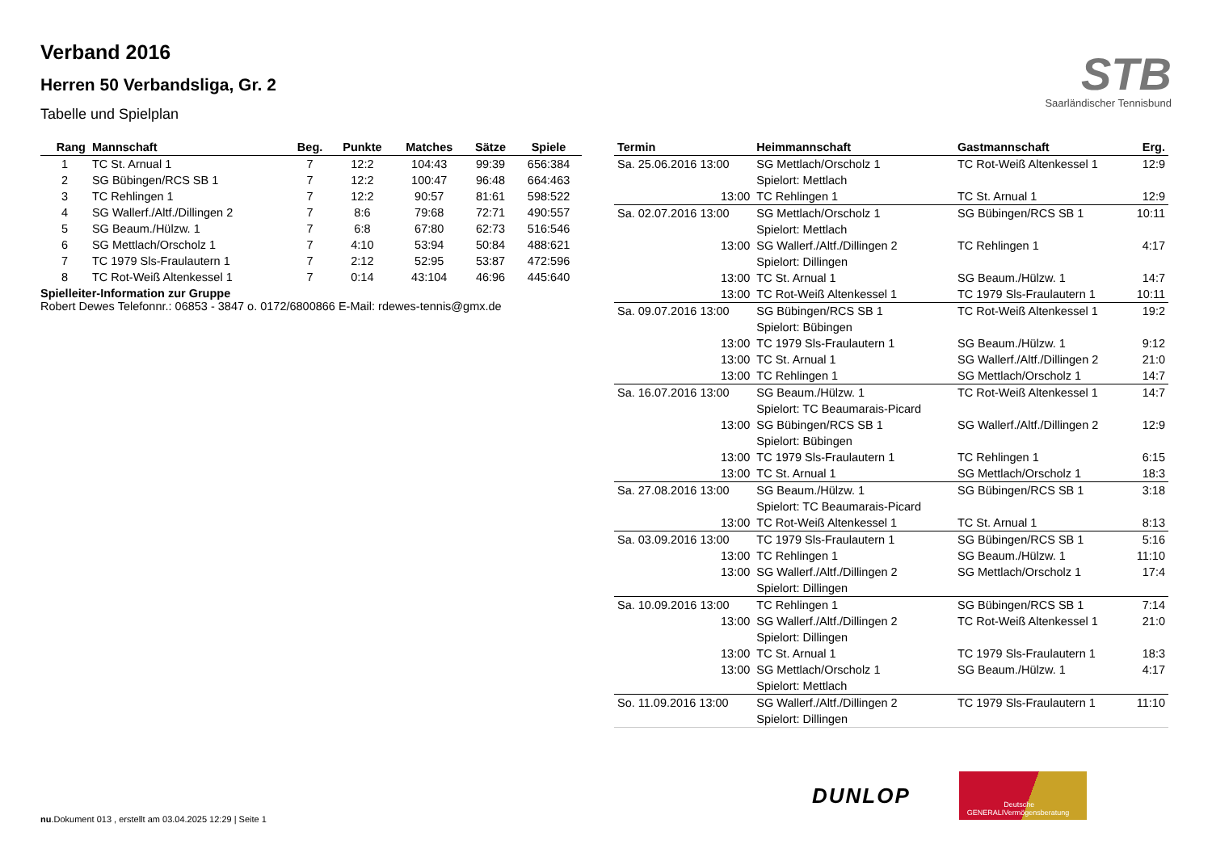Verband 2016
Herren 50 Verbandsliga, Gr. 2
Tabelle und Spielplan
STB
Saarländischer Tennisbund
| Rang | Mannschaft | Beg. | Punkte | Matches | Sätze | Spiele |
| --- | --- | --- | --- | --- | --- | --- |
| 1 | TC St. Arnual 1 | 7 | 12:2 | 104:43 | 99:39 | 656:384 |
| 2 | SG Bübingen/RCS SB 1 | 7 | 12:2 | 100:47 | 96:48 | 664:463 |
| 3 | TC Rehlingen 1 | 7 | 12:2 | 90:57 | 81:61 | 598:522 |
| 4 | SG Wallerf./Altf./Dillingen 2 | 7 | 8:6 | 79:68 | 72:71 | 490:557 |
| 5 | SG Beaum./Hülzw. 1 | 7 | 6:8 | 67:80 | 62:73 | 516:546 |
| 6 | SG Mettlach/Orscholz 1 | 7 | 4:10 | 53:94 | 50:84 | 488:621 |
| 7 | TC 1979 Sls-Fraulautern 1 | 7 | 2:12 | 52:95 | 53:87 | 472:596 |
| 8 | TC Rot-Weiß Altenkessel 1 | 7 | 0:14 | 43:104 | 46:96 | 445:640 |
Spielleiter-Information zur Gruppe
Robert Dewes Telefonnr.: 06853 - 3847 o. 0172/6800866 E-Mail: rdewes-tennis@gmx.de
| Termin | Heimmannschaft | Gastmannschaft | Erg. |
| --- | --- | --- | --- |
| Sa. 25.06.2016 13:00 | SG Mettlach/Orscholz 1 | TC Rot-Weiß Altenkessel 1 | 12:9 |
| | Spielort: Mettlach | | |
| 13:00 | TC Rehlingen 1 | TC St. Arnual 1 | 12:9 |
| Sa. 02.07.2016 13:00 | SG Mettlach/Orscholz 1 | SG Bübingen/RCS SB 1 | 10:11 |
| | Spielort: Mettlach | | |
| 13:00 | SG Wallerf./Altf./Dillingen 2 | TC Rehlingen 1 | 4:17 |
| | Spielort: Dillingen | | |
| 13:00 | TC St. Arnual 1 | SG Beaum./Hülzw. 1 | 14:7 |
| 13:00 | TC Rot-Weiß Altenkessel 1 | TC 1979 Sls-Fraulautern 1 | 10:11 |
| Sa. 09.07.2016 13:00 | SG Bübingen/RCS SB 1 | TC Rot-Weiß Altenkessel 1 | 19:2 |
| | Spielort: Bübingen | | |
| 13:00 | TC 1979 Sls-Fraulautern 1 | SG Beaum./Hülzw. 1 | 9:12 |
| 13:00 | TC St. Arnual 1 | SG Wallerf./Altf./Dillingen 2 | 21:0 |
| 13:00 | TC Rehlingen 1 | SG Mettlach/Orscholz 1 | 14:7 |
| Sa. 16.07.2016 13:00 | SG Beaum./Hülzw. 1 | TC Rot-Weiß Altenkessel 1 | 14:7 |
| | Spielort: TC Beaumarais-Picard | | |
| 13:00 | SG Bübingen/RCS SB 1 | SG Wallerf./Altf./Dillingen 2 | 12:9 |
| | Spielort: Bübingen | | |
| 13:00 | TC 1979 Sls-Fraulautern 1 | TC Rehlingen 1 | 6:15 |
| 13:00 | TC St. Arnual 1 | SG Mettlach/Orscholz 1 | 18:3 |
| Sa. 27.08.2016 13:00 | SG Beaum./Hülzw. 1 | SG Bübingen/RCS SB 1 | 3:18 |
| | Spielort: TC Beaumarais-Picard | | |
| 13:00 | TC Rot-Weiß Altenkessel 1 | TC St. Arnual 1 | 8:13 |
| Sa. 03.09.2016 13:00 | TC 1979 Sls-Fraulautern 1 | SG Bübingen/RCS SB 1 | 5:16 |
| 13:00 | TC Rehlingen 1 | SG Beaum./Hülzw. 1 | 11:10 |
| 13:00 | SG Wallerf./Altf./Dillingen 2 | SG Mettlach/Orscholz 1 | 17:4 |
| | Spielort: Dillingen | | |
| Sa. 10.09.2016 13:00 | TC Rehlingen 1 | SG Bübingen/RCS SB 1 | 7:14 |
| 13:00 | SG Wallerf./Altf./Dillingen 2 | TC Rot-Weiß Altenkessel 1 | 21:0 |
| | Spielort: Dillingen | | |
| 13:00 | TC St. Arnual 1 | TC 1979 Sls-Fraulautern 1 | 18:3 |
| 13:00 | SG Mettlach/Orscholz 1 | SG Beaum./Hülzw. 1 | 4:17 |
| | Spielort: Mettlach | | |
| So. 11.09.2016 13:00 | SG Wallerf./Altf./Dillingen 2 | TC 1979 Sls-Fraulautern 1 | 11:10 |
| | Spielort: Dillingen | | |
DUNLOP
GENERALI Deutsche Vermögensberatung
nu.Dokument 013 , erstellt am 03.04.2025 12:29 | Seite 1